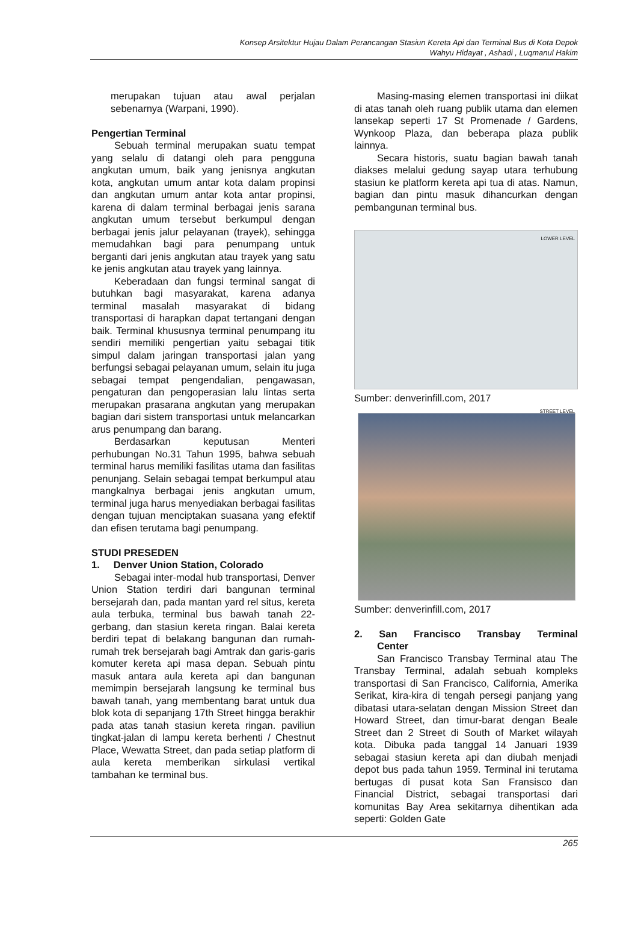Konsep Arsitektur Hujau Dalam Perancangan Stasiun Kereta Api dan Terminal Bus di Kota Depok
Wahyu Hidayat , Ashadi , Luqmanul Hakim
merupakan tujuan atau awal perjalan sebenarnya (Warpani, 1990).
Pengertian Terminal
Sebuah terminal merupakan suatu tempat yang selalu di datangi oleh para pengguna angkutan umum, baik yang jenisnya angkutan kota, angkutan umum antar kota dalam propinsi dan angkutan umum antar kota antar propinsi, karena di dalam terminal berbagai jenis sarana angkutan umum tersebut berkumpul dengan berbagai jenis jalur pelayanan (trayek), sehingga memudahkan bagi para penumpang untuk berganti dari jenis angkutan atau trayek yang satu ke jenis angkutan atau trayek yang lainnya.
Keberadaan dan fungsi terminal sangat di butuhkan bagi masyarakat, karena adanya terminal masalah masyarakat di bidang transportasi di harapkan dapat tertangani dengan baik. Terminal khususnya terminal penumpang itu sendiri memiliki pengertian yaitu sebagai titik simpul dalam jaringan transportasi jalan yang berfungsi sebagai pelayanan umum, selain itu juga sebagai tempat pengendalian, pengawasan, pengaturan dan pengoperasian lalu lintas serta merupakan prasarana angkutan yang merupakan bagian dari sistem transportasi untuk melancarkan arus penumpang dan barang.
Berdasarkan keputusan Menteri perhubungan No.31 Tahun 1995, bahwa sebuah terminal harus memiliki fasilitas utama dan fasilitas penunjang. Selain sebagai tempat berkumpul atau mangkalnya berbagai jenis angkutan umum, terminal juga harus menyediakan berbagai fasilitas dengan tujuan menciptakan suasana yang efektif dan efisen terutama bagi penumpang.
STUDI PRESEDEN
1. Denver Union Station, Colorado
Sebagai inter-modal hub transportasi, Denver Union Station terdiri dari bangunan terminal bersejarah dan, pada mantan yard rel situs, kereta aula terbuka, terminal bus bawah tanah 22-gerbang, dan stasiun kereta ringan. Balai kereta berdiri tepat di belakang bangunan dan rumah-rumah trek bersejarah bagi Amtrak dan garis-garis komuter kereta api masa depan. Sebuah pintu masuk antara aula kereta api dan bangunan memimpin bersejarah langsung ke terminal bus bawah tanah, yang membentang barat untuk dua blok kota di sepanjang 17th Street hingga berakhir pada atas tanah stasiun kereta ringan. paviliun tingkat-jalan di lampu kereta berhenti / Chestnut Place, Wewatta Street, dan pada setiap platform di aula kereta memberikan sirkulasi vertikal tambahan ke terminal bus.
Masing-masing elemen transportasi ini diikat di atas tanah oleh ruang publik utama dan elemen lansekap seperti 17 St Promenade / Gardens, Wynkoop Plaza, dan beberapa plaza publik lainnya.
Secara historis, suatu bagian bawah tanah diakses melalui gedung sayap utara terhubung stasiun ke platform kereta api tua di atas. Namun, bagian dan pintu masuk dihancurkan dengan pembangunan terminal bus.
LOWER LEVEL
STREET LEVEL
Sumber: denverinfill.com, 2017
Sumber: denverinfill.com, 2017
2. San Francisco Transbay Terminal
Center
San Francisco Transbay Terminal atau The Transbay Terminal, adalah sebuah kompleks transportasi di San Francisco, California, Amerika Serikat, kira-kira di tengah persegi panjang yang dibatasi utara-selatan dengan Mission Street dan Howard Street, dan timur-barat dengan Beale Street dan 2 Street di South of Market wilayah kota. Dibuka pada tanggal 14 Januari 1939 sebagai stasiun kereta api dan diubah menjadi depot bus pada tahun 1959. Terminal ini terutama bertugas di pusat kota San Fransisco dan Financial District, sebagai transportasi dari komunitas Bay Area sekitarnya dihentikan ada seperti: Golden Gate
265